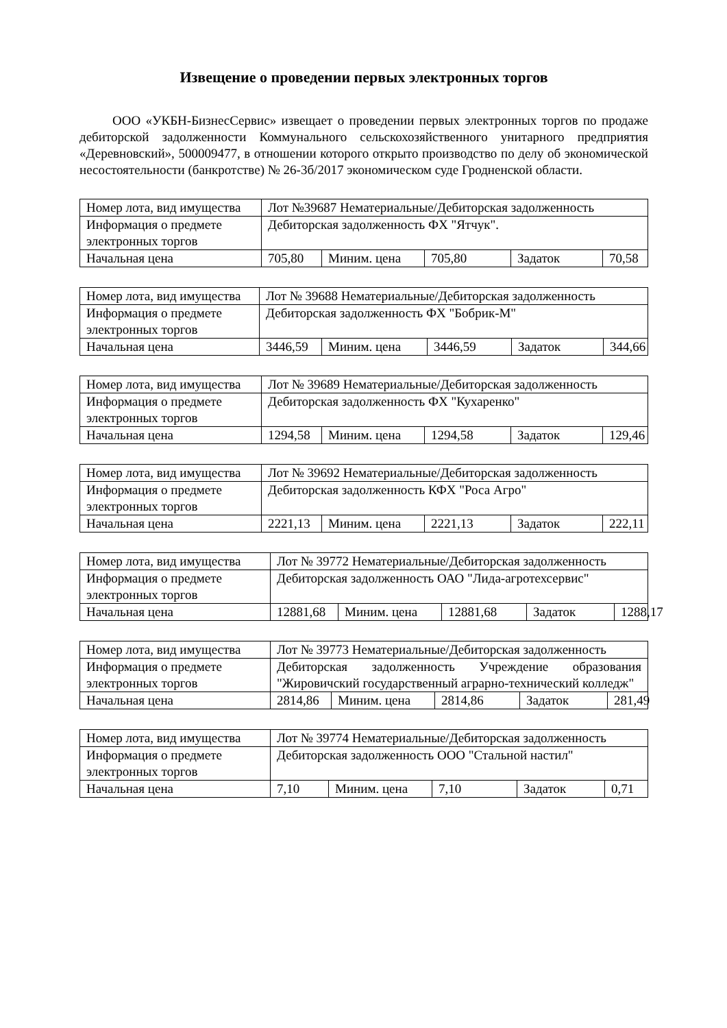Извещение о проведении первых электронных торгов
ООО «УКБН-БизнесСервис» извещает о проведении первых электронных торгов по продаже дебиторской задолженности Коммунального сельскохозяйственного унитарного предприятия «Деревновский», 500009477, в отношении которого открыто производство по делу об экономической несостоятельности (банкротстве) № 26-3б/2017 экономическом суде Гродненской области.
| Номер лота, вид имущества | Лот №39687 Нематериальные/Дебиторская задолженность | | | | |
| Информация о предмете электронных торгов | Дебиторская задолженность ФХ "Ятчук". | | | | |
| Начальная цена | 705,80 | Миним. цена | 705,80 | Задаток | 70,58 |
| Номер лота, вид имущества | Лот № 39688 Нематериальные/Дебиторская задолженность | | | | |
| Информация о предмете электронных торгов | Дебиторская задолженность ФХ "Бобрик-М" | | | | |
| Начальная цена | 3446,59 | Миним. цена | 3446,59 | Задаток | 344,66 |
| Номер лота, вид имущества | Лот № 39689 Нематериальные/Дебиторская задолженность | | | | |
| Информация о предмете электронных торгов | Дебиторская задолженность ФХ "Кухаренко" | | | | |
| Начальная цена | 1294,58 | Миним. цена | 1294,58 | Задаток | 129,46 |
| Номер лота, вид имущества | Лот № 39692 Нематериальные/Дебиторская задолженность | | | | |
| Информация о предмете электронных торгов | Дебиторская задолженность КФХ "Роса Агро" | | | | |
| Начальная цена | 2221,13 | Миним. цена | 2221,13 | Задаток | 222,11 |
| Номер лота, вид имущества | Лот № 39772 Нематериальные/Дебиторская задолженность | | | | |
| Информация о предмете электронных торгов | Дебиторская задолженность ОАО "Лида-агротехсервис" | | | | |
| Начальная цена | 12881,68 | Миним. цена | 12881,68 | Задаток | 1288,17 |
| Номер лота, вид имущества | Лот № 39773 Нематериальные/Дебиторская задолженность | | | | |
| Информация о предмете электронных торгов | Дебиторская задолженность Учреждение образования "Жировичский государственный аграрно-технический колледж" | | | | |
| Начальная цена | 2814,86 | Миним. цена | 2814,86 | Задаток | 281,49 |
| Номер лота, вид имущества | Лот № 39774 Нематериальные/Дебиторская задолженность | | | | |
| Информация о предмете электронных торгов | Дебиторская задолженность ООО "Стальной настил" | | | | |
| Начальная цена | 7,10 | Миним. цена | 7,10 | Задаток | 0,71 |